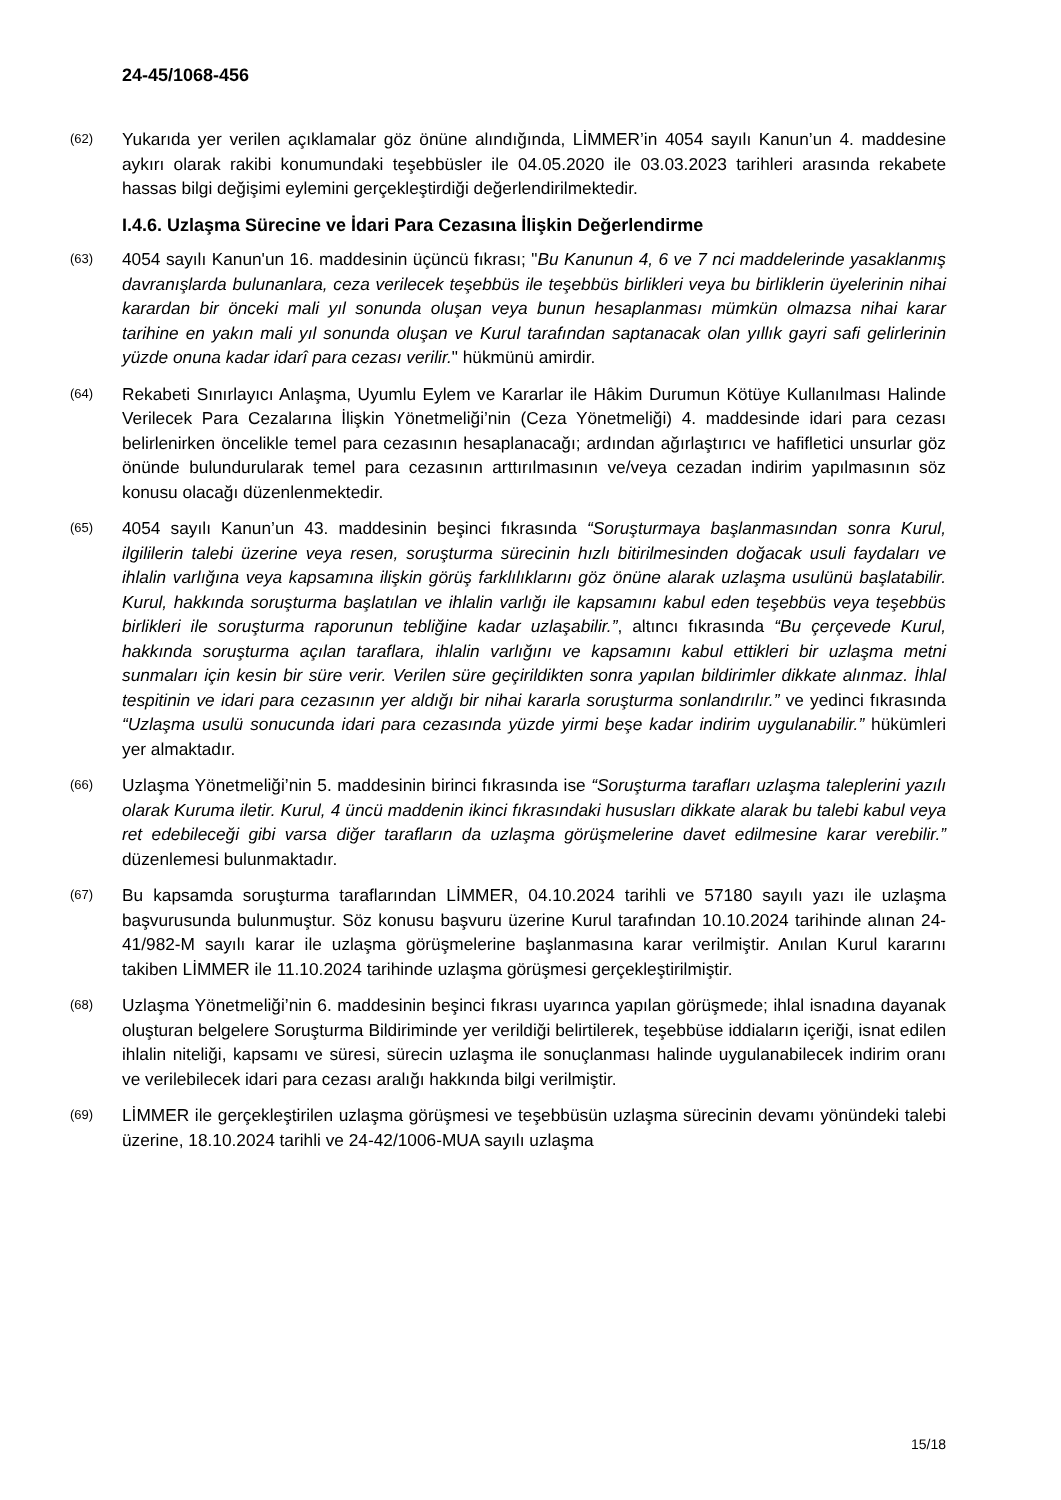24-45/1068-456
(62)
Yukarıda yer verilen açıklamalar göz önüne alındığında, LİMMER’in 4054 sayılı Kanun’un 4. maddesine aykırı olarak rakibi konumundaki teşebbüsler ile 04.05.2020 ile 03.03.2023 tarihleri arasında rekabete hassas bilgi değişimi eylemini gerçekleştirdiği değerlendirilmektedir.
I.4.6. Uzlaşma Sürecine ve İdari Para Cezasına İlişkin Değerlendirme
(63)
4054 sayılı Kanun'un 16. maddesinin üçüncü fıkrası; "Bu Kanunun 4, 6 ve 7 nci maddelerinde yasaklanmış davranışlarda bulunanlara, ceza verilecek teşebbüs ile teşebbüs birlikleri veya bu birliklerin üyelerinin nihai karardan bir önceki mali yıl sonunda oluşan veya bunun hesaplanması mümkün olmazsa nihai karar tarihine en yakın mali yıl sonunda oluşan ve Kurul tarafından saptanacak olan yıllık gayri safi gelirlerinin yüzde onuna kadar idarî para cezası verilir." hükmünü amirdir.
(64)
Rekabeti Sınırlayıcı Anlaşma, Uyumlu Eylem ve Kararlar ile Hâkim Durumun Kötüye Kullanılması Halinde Verilecek Para Cezalarına İlişkin Yönetmeliği’nin (Ceza Yönetmeliği) 4. maddesinde idari para cezası belirlenirken öncelikle temel para cezasının hesaplanacağı; ardından ağırlaştırıcı ve hafifletici unsurlar göz önünde bulundurularak temel para cezasının arttırılmasının ve/veya cezadan indirim yapılmasının söz konusu olacağı düzenlenmektedir.
(65)
4054 sayılı Kanun’un 43. maddesinin beşinci fıkrasında “Soruşturmaya başlanmasından sonra Kurul, ilgililerin talebi üzerine veya resen, soruşturma sürecinin hızlı bitirilmesinden doğacak usuli faydaları ve ihlalin varlığına veya kapsamına ilişkin görüş farklılıklarını göz önüne alarak uzlaşma usulünü başlatabilir. Kurul, hakkında soruşturma başlatılan ve ihlalin varlığı ile kapsamını kabul eden teşebbüs veya teşebbüs birlikleri ile soruşturma raporunun tebliğine kadar uzlaşabilir.”, altıncı fıkrasında “Bu çerçevede Kurul, hakkında soruşturma açılan taraflara, ihlalin varlığını ve kapsamını kabul ettikleri bir uzlaşma metni sunmaları için kesin bir süre verir. Verilen süre geçirildikten sonra yapılan bildirimler dikkate alınmaz. İhlal tespitinin ve idari para cezasının yer aldığı bir nihai kararla soruşturma sonlandırılır.” ve yedinci fıkrasında “Uzlaşma usulü sonucunda idari para cezasında yüzde yirmi beşe kadar indirim uygulanabilir.” hükümleri yer almaktadır.
(66)
Uzlaşma Yönetmeliği’nin 5. maddesinin birinci fıkrasında ise “Soruşturma tarafları uzlaşma taleplerini yazılı olarak Kuruma iletir. Kurul, 4 üncü maddenin ikinci fıkrasındaki hususları dikkate alarak bu talebi kabul veya ret edebileceği gibi varsa diğer tarafların da uzlaşma görüşmelerine davet edilmesine karar verebilir.” düzenlemesi bulunmaktadır.
(67)
Bu kapsamda soruşturma taraflarından LİMMER, 04.10.2024 tarihli ve 57180 sayılı yazı ile uzlaşma başvurusunda bulunmuştur. Söz konusu başvuru üzerine Kurul tarafından 10.10.2024 tarihinde alınan 24-41/982-M sayılı karar ile uzlaşma görüşmelerine başlanmasına karar verilmiştir. Anılan Kurul kararını takiben LİMMER ile 11.10.2024 tarihinde uzlaşma görüşmesi gerçekleştirilmiştir.
(68)
Uzlaşma Yönetmeliği’nin 6. maddesinin beşinci fıkrası uyarınca yapılan görüşmede; ihlal isnadına dayanak oluşturan belgelere Soruşturma Bildiriminde yer verildiği belirtilerek, teşebbüse iddiaların içeriği, isnat edilen ihlalin niteliği, kapsamı ve süresi, sürecin uzlaşma ile sonuçlanması halinde uygulanabilecek indirim oranı ve verilebilecek idari para cezası aralığı hakkında bilgi verilmiştir.
(69)
LİMMER ile gerçekleştirilen uzlaşma görüşmesi ve teşebbüsün uzlaşma sürecinin devamı yönündeki talebi üzerine, 18.10.2024 tarihli ve 24-42/1006-MUA sayılı uzlaşma
15/18